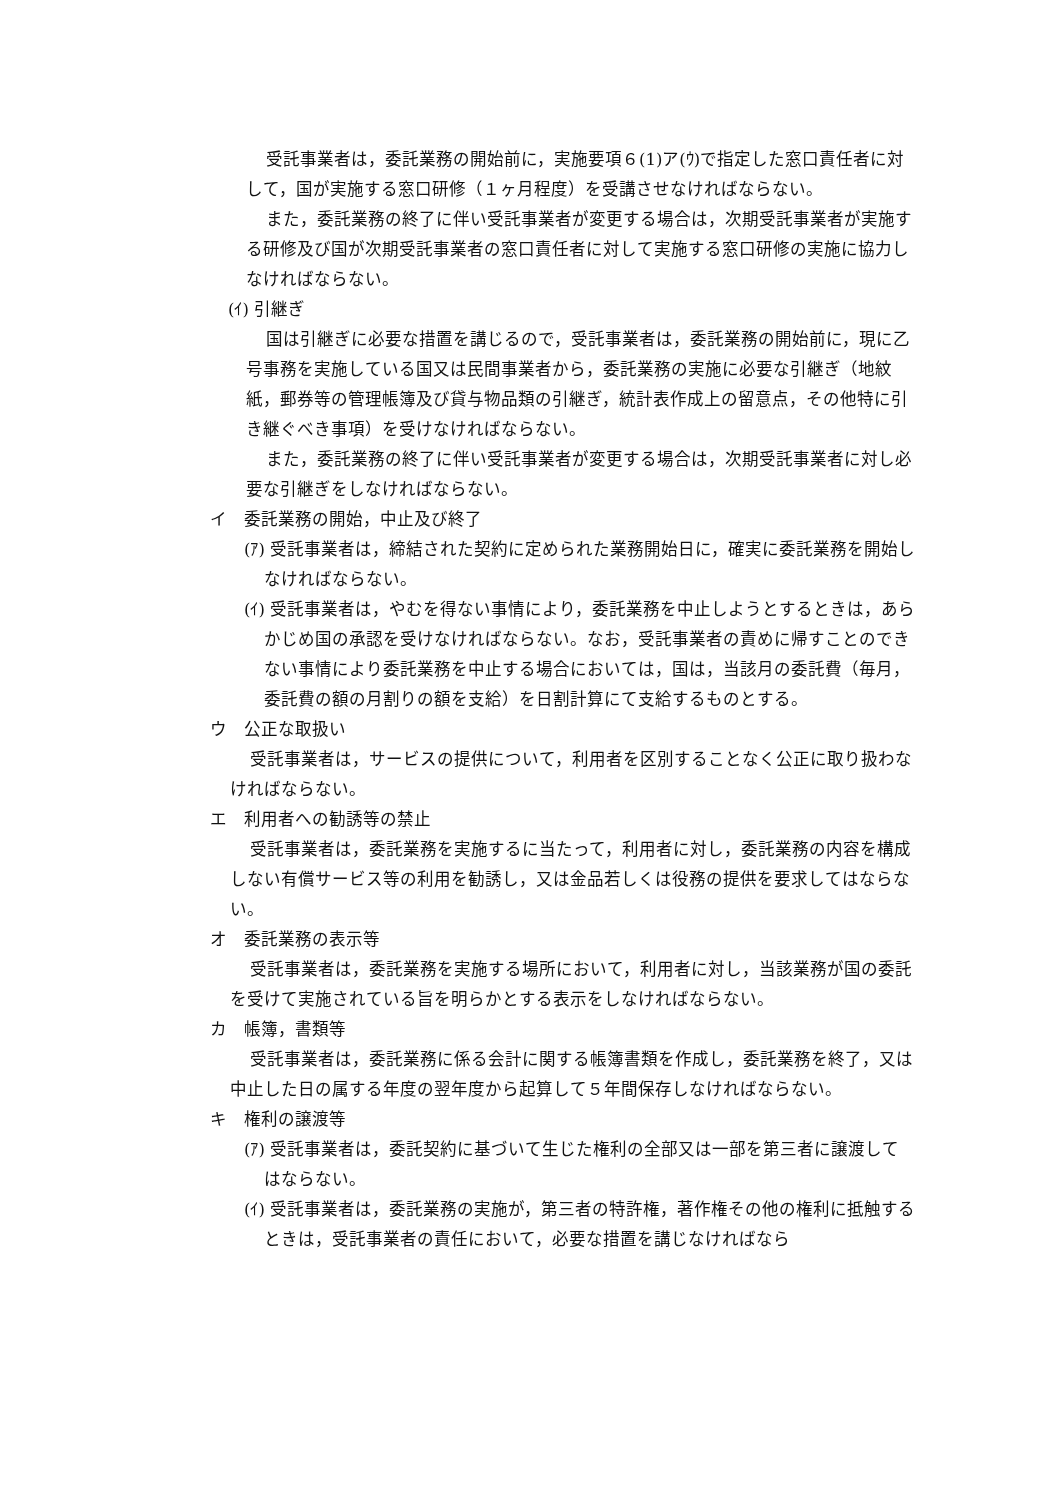受託事業者は，委託業務の開始前に，実施要項６(1)ア(ｳ)で指定した窓口責任者に対して，国が実施する窓口研修（１ヶ月程度）を受講させなければならない。
また，委託業務の終了に伴い受託事業者が変更する場合は，次期受託事業者が実施する研修及び国が次期受託事業者の窓口責任者に対して実施する窓口研修の実施に協力しなければならない。
(ｲ) 引継ぎ
国は引継ぎに必要な措置を講じるので，受託事業者は，委託業務の開始前に，現に乙号事務を実施している国又は民間事業者から，委託業務の実施に必要な引継ぎ（地紋紙，郵券等の管理帳簿及び貸与物品類の引継ぎ，統計表作成上の留意点，その他特に引き継ぐべき事項）を受けなければならない。
また，委託業務の終了に伴い受託事業者が変更する場合は，次期受託事業者に対し必要な引継ぎをしなければならない。
イ　委託業務の開始，中止及び終了
(ｱ) 受託事業者は，締結された契約に定められた業務開始日に，確実に委託業務を開始しなければならない。
(ｲ) 受託事業者は，やむを得ない事情により，委託業務を中止しようとするときは，あらかじめ国の承認を受けなければならない。なお，受託事業者の責めに帰すことのできない事情により委託業務を中止する場合においては，国は，当該月の委託費（毎月，委託費の額の月割りの額を支給）を日割計算にて支給するものとする。
ウ　公正な取扱い
受託事業者は，サービスの提供について，利用者を区別することなく公正に取り扱わなければならない。
エ　利用者への勧誘等の禁止
受託事業者は，委託業務を実施するに当たって，利用者に対し，委託業務の内容を構成しない有償サービス等の利用を勧誘し，又は金品若しくは役務の提供を要求してはならない。
オ　委託業務の表示等
受託事業者は，委託業務を実施する場所において，利用者に対し，当該業務が国の委託を受けて実施されている旨を明らかとする表示をしなければならない。
カ　帳簿，書類等
受託事業者は，委託業務に係る会計に関する帳簿書類を作成し，委託業務を終了，又は中止した日の属する年度の翌年度から起算して５年間保存しなければならない。
キ　権利の譲渡等
(ｱ) 受託事業者は，委託契約に基づいて生じた権利の全部又は一部を第三者に譲渡してはならない。
(ｲ) 受託事業者は，委託業務の実施が，第三者の特許権，著作権その他の権利に抵触するときは，受託事業者の責任において，必要な措置を講じなければなら